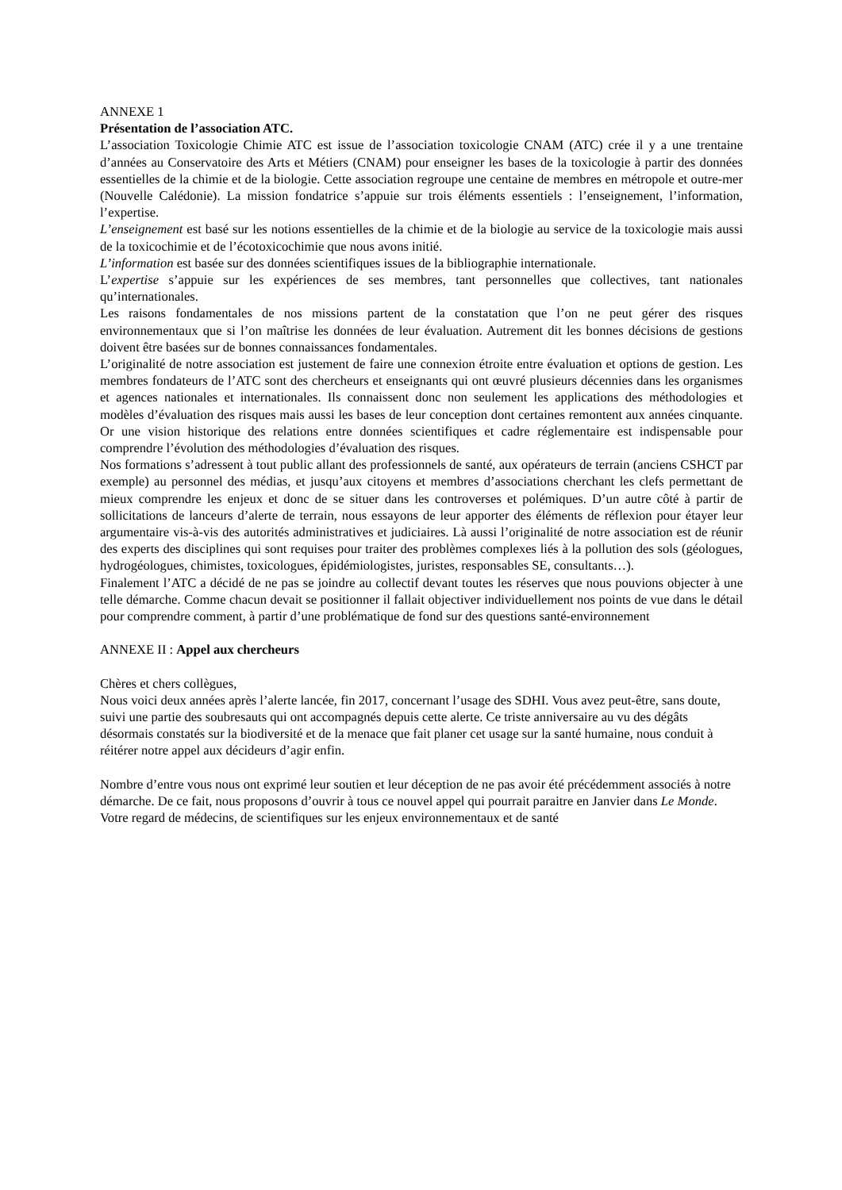ANNEXE 1
Présentation de l’association ATC.
L’association Toxicologie Chimie ATC est issue de l’association toxicologie CNAM (ATC) crée il y a une trentaine d’années au Conservatoire des Arts et Métiers (CNAM) pour enseigner les bases de la toxicologie à partir des données essentielles de la chimie et de la biologie. Cette association regroupe une centaine de membres en métropole et outre-mer (Nouvelle Calédonie). La mission fondatrice s’appuie sur trois éléments essentiels : l’enseignement, l’information, l’expertise.
L’enseignement est basé sur les notions essentielles de la chimie et de la biologie au service de la toxicologie mais aussi de la toxicochimie et de l’écotoxicochimie que nous avons initié.
L’information est basée sur des données scientifiques issues de la bibliographie internationale.
L’expertise s’appuie sur les expériences de ses membres, tant personnelles que collectives, tant nationales qu’internationales.
Les raisons fondamentales de nos missions partent de la constatation que l’on ne peut gérer des risques environnementaux que si l’on maîtrise les données de leur évaluation. Autrement dit les bonnes décisions de gestions doivent être basées sur de bonnes connaissances fondamentales.
L’originalité de notre association est justement de faire une connexion étroite entre évaluation et options de gestion. Les membres fondateurs de l’ATC sont des chercheurs et enseignants qui ont œuvré plusieurs décennies dans les organismes et agences nationales et internationales. Ils connaissent donc non seulement les applications des méthodologies et modèles d’évaluation des risques mais aussi les bases de leur conception dont certaines remontent aux années cinquante. Or une vision historique des relations entre données scientifiques et cadre réglementaire est indispensable pour comprendre l’évolution des méthodologies d’évaluation des risques.
Nos formations s’adressent à tout public allant des professionnels de santé, aux opérateurs de terrain (anciens CSHCT par exemple) au personnel des médias, et jusqu’aux citoyens et membres d’associations cherchant les clefs permettant de mieux comprendre les enjeux et donc de se situer dans les controverses et polémiques. D’un autre côté à partir de sollicitations de lanceurs d’alerte de terrain, nous essayons de leur apporter des éléments de réflexion pour étayer leur argumentaire vis-à-vis des autorités administratives et judiciaires. Là aussi l’originalité de notre association est de réunir des experts des disciplines qui sont requises pour traiter des problèmes complexes liés à la pollution des sols (géologues, hydrogéologues, chimistes, toxicologues, épidémiologistes, juristes, responsables SE, consultants…).
Finalement l’ATC a décidé de ne pas se joindre au collectif devant toutes les réserves que nous pouvions objecter à une telle démarche. Comme chacun devait se positionner il fallait objectiver individuellement nos points de vue dans le détail pour comprendre comment, à partir d’une problématique de fond sur des questions santé-environnement
ANNEXE II : Appel aux chercheurs
Chères et chers collègues,
Nous voici deux années après l’alerte lancée, fin 2017, concernant l’usage des SDHI. Vous avez peut-être, sans doute, suivi une partie des soubresauts qui ont accompagnés depuis cette alerte. Ce triste anniversaire au vu des dégâts désormais constatés sur la biodiversité et de la menace que fait planer cet usage sur la santé humaine, nous conduit à réitérer notre appel aux décideurs d’agir enfin.
Nombre d’entre vous nous ont exprimé leur soutien et leur déception de ne pas avoir été précédemment associés à notre démarche. De ce fait, nous proposons d’ouvrir à tous ce nouvel appel qui pourrait paraitre en Janvier dans Le Monde.
Votre regard de médecins, de scientifiques sur les enjeux environnementaux et de santé